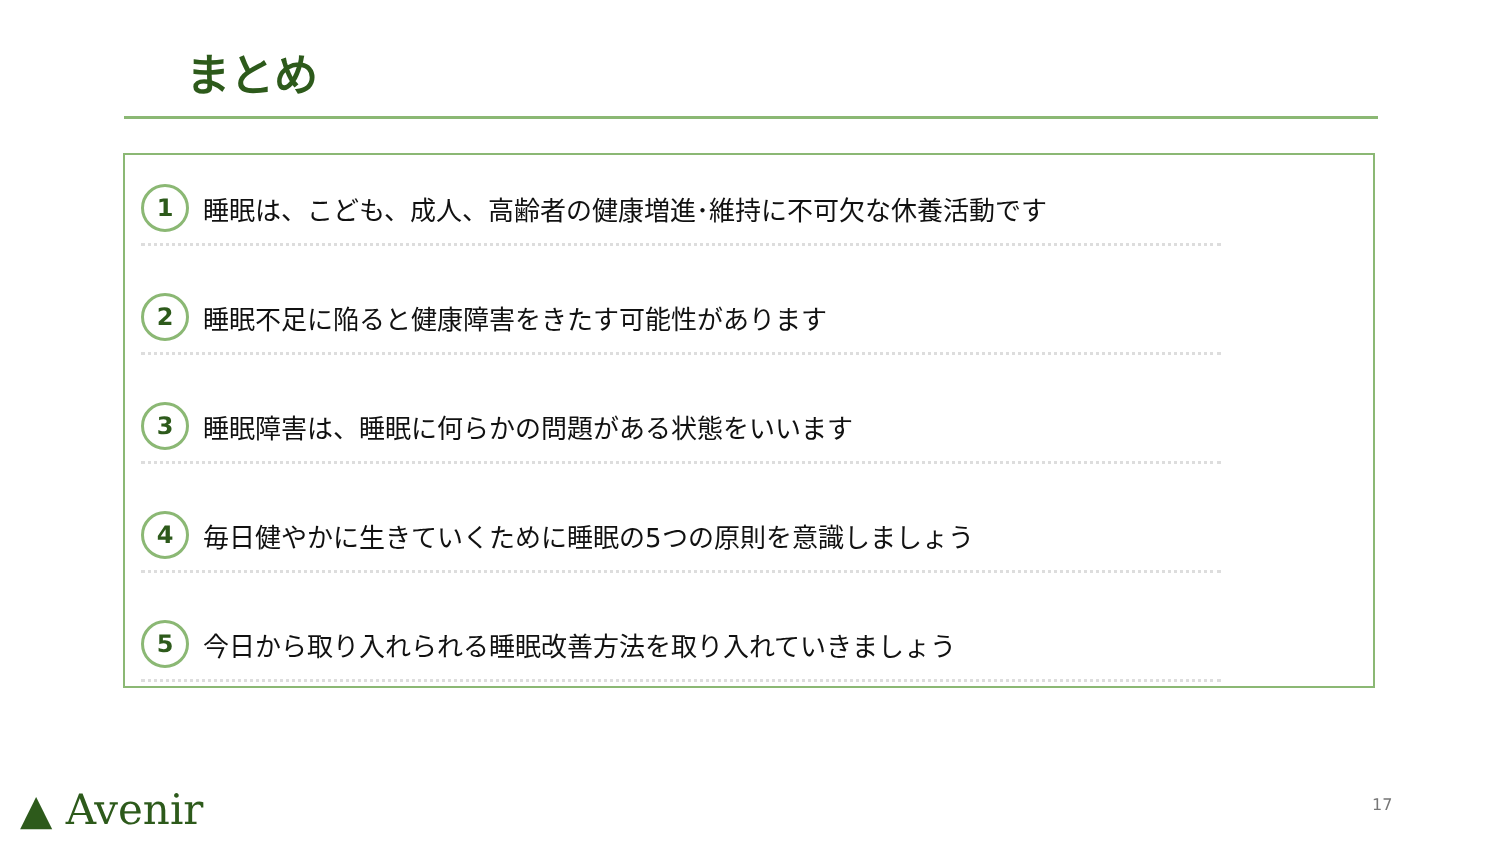まとめ
1
睡眠は、こども、成人、高齢者の健康増進･維持に不可欠な休養活動です
2
睡眠不足に陥ると健康障害をきたす可能性があります
3
睡眠障害は、睡眠に何らかの問題がある状態をいいます
4
毎日健やかに生きていくために睡眠の5つの原則を意識しましょう
5
今日から取り入れられる睡眠改善方法を取り入れていきましょう
▲ Avenir 17